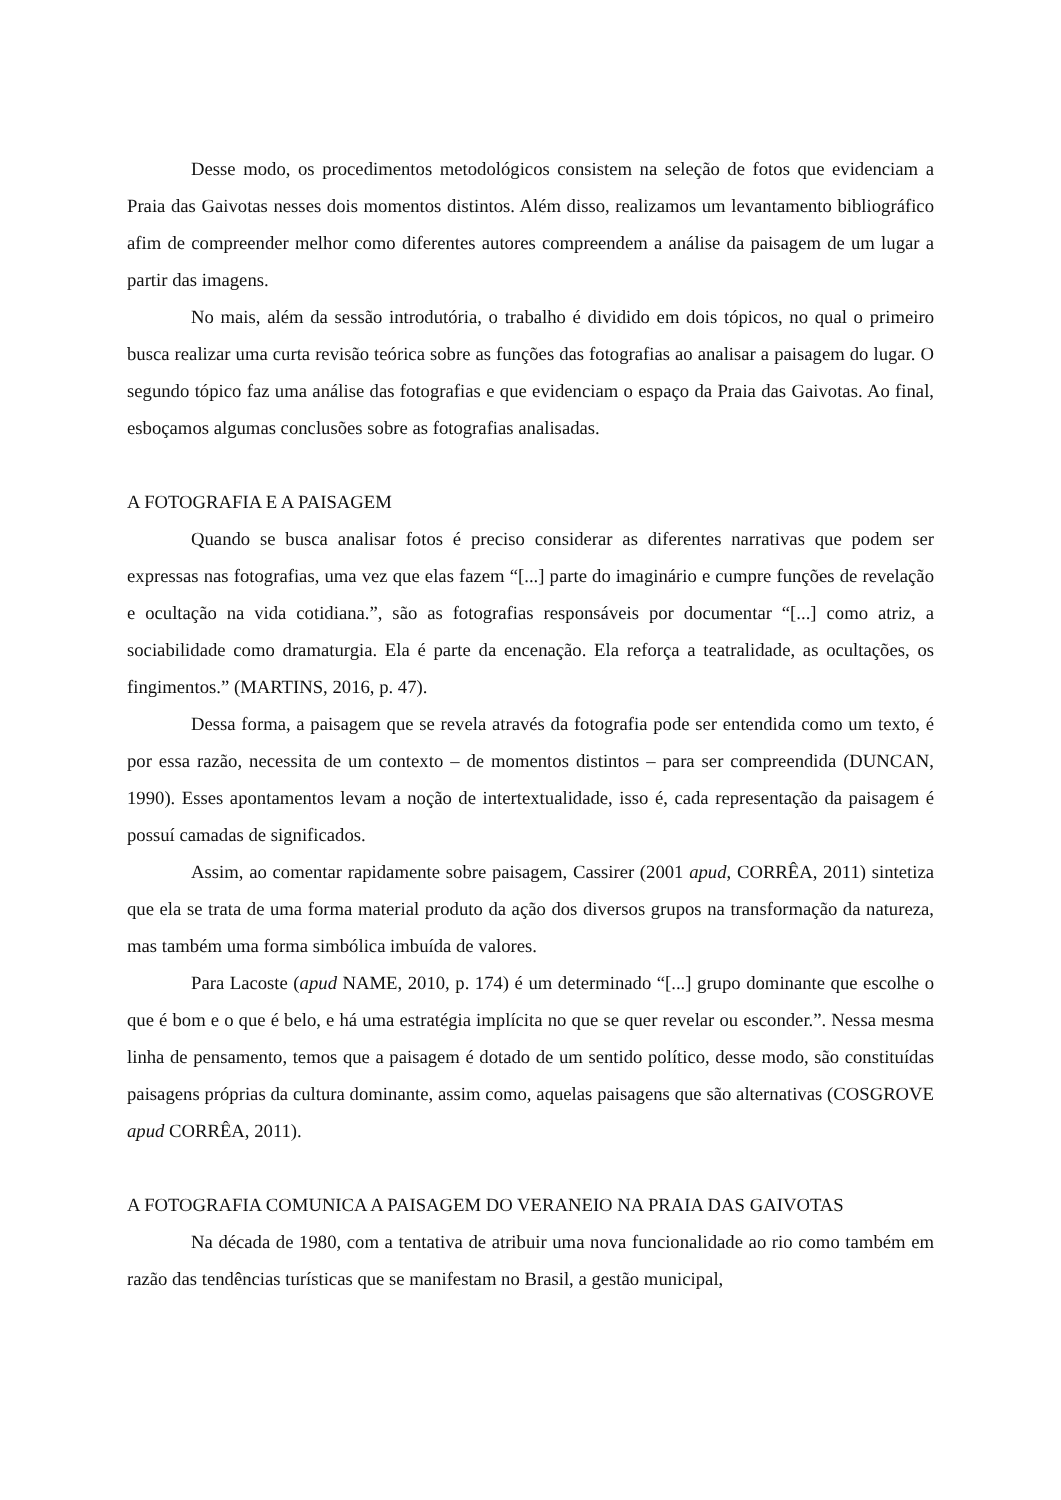Desse modo, os procedimentos metodológicos consistem na seleção de fotos que evidenciam a Praia das Gaivotas nesses dois momentos distintos. Além disso, realizamos um levantamento bibliográfico afim de compreender melhor como diferentes autores compreendem a análise da paisagem de um lugar a partir das imagens.
No mais, além da sessão introdutória, o trabalho é dividido em dois tópicos, no qual o primeiro busca realizar uma curta revisão teórica sobre as funções das fotografias ao analisar a paisagem do lugar. O segundo tópico faz uma análise das fotografias e que evidenciam o espaço da Praia das Gaivotas. Ao final, esboçamos algumas conclusões sobre as fotografias analisadas.
A FOTOGRAFIA E A PAISAGEM
Quando se busca analisar fotos é preciso considerar as diferentes narrativas que podem ser expressas nas fotografias, uma vez que elas fazem “[...] parte do imaginário e cumpre funções de revelação e ocultação na vida cotidiana.”, são as fotografias responsáveis por documentar “[...] como atriz, a sociabilidade como dramaturgia. Ela é parte da encenação. Ela reforça a teatralidade, as ocultações, os fingimentos.” (MARTINS, 2016, p. 47).
Dessa forma, a paisagem que se revela através da fotografia pode ser entendida como um texto, é por essa razão, necessita de um contexto – de momentos distintos – para ser compreendida (DUNCAN, 1990). Esses apontamentos levam a noção de intertextualidade, isso é, cada representação da paisagem é possuí camadas de significados.
Assim, ao comentar rapidamente sobre paisagem, Cassirer (2001 apud, CORRÊA, 2011) sintetiza que ela se trata de uma forma material produto da ação dos diversos grupos na transformação da natureza, mas também uma forma simbólica imbuída de valores.
Para Lacoste (apud NAME, 2010, p. 174) é um determinado “[...] grupo dominante que escolhe o que é bom e o que é belo, e há uma estratégia implícita no que se quer revelar ou esconder.”. Nessa mesma linha de pensamento, temos que a paisagem é dotado de um sentido político, desse modo, são constituídas paisagens próprias da cultura dominante, assim como, aquelas paisagens que são alternativas (COSGROVE apud CORRÊA, 2011).
A FOTOGRAFIA COMUNICA A PAISAGEM DO VERANEIO NA PRAIA DAS GAIVOTAS
Na década de 1980, com a tentativa de atribuir uma nova funcionalidade ao rio como também em razão das tendências turísticas que se manifestam no Brasil, a gestão municipal,